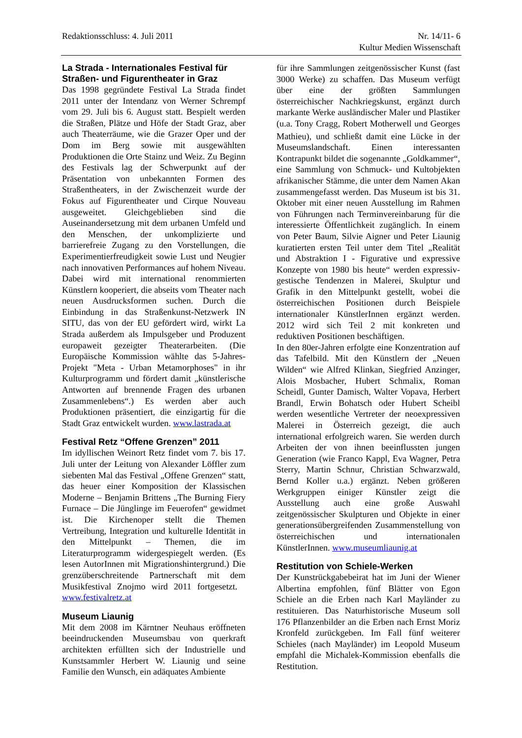Redaktionsschluss: 4. Juli 2011
Nr. 14/11- 6
Kultur Medien Wissenschaft
La Strada - Internationales Festival für Straßen- und Figurentheater in Graz
Das 1998 gegründete Festival La Strada findet 2011 unter der Intendanz von Werner Schrempf vom 29. Juli bis 6. August statt. Bespielt werden die Straßen, Plätze und Höfe der Stadt Graz, aber auch Theaterräume, wie die Grazer Oper und der Dom im Berg sowie mit ausgewählten Produktionen die Orte Stainz und Weiz. Zu Beginn des Festivals lag der Schwerpunkt auf der Präsentation von unbekannten Formen des Straßentheaters, in der Zwischenzeit wurde der Fokus auf Figurentheater und Cirque Nouveau ausgeweitet. Gleichgeblieben sind die Auseinandersetzung mit dem urbanen Umfeld und den Menschen, der unkomplizierte und barrierefreie Zugang zu den Vorstellungen, die Experimentierfreudigkeit sowie Lust und Neugier nach innovativen Performances auf hohem Niveau. Dabei wird mit international renommierten Künstlern kooperiert, die abseits vom Theater nach neuen Ausdrucksformen suchen. Durch die Einbindung in das Straßenkunst-Netzwerk IN SITU, das von der EU gefördert wird, wirkt La Strada außerdem als Impulsgeber und Produzent europaweit gezeigter Theaterarbeiten. (Die Europäische Kommission wählte das 5-Jahres-Projekt "Meta - Urban Metamorphoses" in ihr Kulturprogramm und fördert damit „künstlerische Antworten auf brennende Fragen des urbanen Zusammenlebens“.) Es werden aber auch Produktionen präsentiert, die einzigartig für die Stadt Graz entwickelt wurden. www.lastrada.at
Festival Retz “Offene Grenzen” 2011
Im idyllischen Weinort Retz findet vom 7. bis 17. Juli unter der Leitung von Alexander Löffler zum siebenten Mal das Festival „Offene Grenzen“ statt, das heuer einer Komposition der Klassischen Moderne – Benjamin Brittens „The Burning Fiery Furnace – Die Jünglinge im Feuerofen“ gewidmet ist. Die Kirchenoper stellt die Themen Vertreibung, Integration und kulturelle Identität in den Mittelpunkt – Themen, die im Literaturprogramm widergespiegelt werden. (Es lesen AutorInnen mit Migrationshintergrund.) Die grenzüberschreitende Partnerschaft mit dem Musikfestival Znojmo wird 2011 fortgesetzt. www.festivalretz.at
Museum Liaunig
Mit dem 2008 im Kärntner Neuhaus eröffneten beeindruckenden Museumsbau von querkraft architekten erfüllten sich der Industrielle und Kunstsammler Herbert W. Liaunig und seine Familie den Wunsch, ein adäquates Ambiente
für ihre Sammlungen zeitgenössischer Kunst (fast 3000 Werke) zu schaffen. Das Museum verfügt über eine der größten Sammlungen österreichischer Nachkriegskunst, ergänzt durch markante Werke ausländischer Maler und Plastiker (u.a. Tony Cragg, Robert Motherwell und Georges Mathieu), und schließt damit eine Lücke in der Museumslandschaft. Einen interessanten Kontrapunkt bildet die sogenannte „Goldkammer“, eine Sammlung von Schmuck- und Kultobjekten afrikanischer Stämme, die unter dem Namen Akan zusammengefasst werden. Das Museum ist bis 31. Oktober mit einer neuen Ausstellung im Rahmen von Führungen nach Terminvereinbarung für die interessierte Öffentlichkeit zugänglich. In einem von Peter Baum, Silvie Aigner und Peter Liaunig kuratierten ersten Teil unter dem Titel „Realität und Abstraktion I - Figurative und expressive Konzepte von 1980 bis heute“ werden expressiv-gestische Tendenzen in Malerei, Skulptur und Grafik in den Mittelpunkt gestellt, wobei die österreichischen Positionen durch Beispiele internationaler KünstlerInnen ergänzt werden. 2012 wird sich Teil 2 mit konkreten und reduktiven Positionen beschäftigen.
In den 80er-Jahren erfolgte eine Konzentration auf das Tafelbild. Mit den Künstlern der „Neuen Wilden“ wie Alfred Klinkan, Siegfried Anzinger, Alois Mosbacher, Hubert Schmalix, Roman Scheidl, Gunter Damisch, Walter Vopava, Herbert Brandl, Erwin Bohatsch oder Hubert Scheibl werden wesentliche Vertreter der neoexpressiven Malerei in Österreich gezeigt, die auch international erfolgreich waren. Sie werden durch Arbeiten der von ihnen beeinflussten jungen Generation (wie Franco Kappl, Eva Wagner, Petra Sterry, Martin Schnur, Christian Schwarzwald, Bernd Koller u.a.) ergänzt. Neben größeren Werkgruppen einiger Künstler zeigt die Ausstellung auch eine große Auswahl zeitgenössischer Skulpturen und Objekte in einer generationsübergreifenden Zusammenstellung von österreichischen und internationalen KünstlerInnen. www.museumliaunig.at
Restitution von Schiele-Werken
Der Kunstrückgabebeirat hat im Juni der Wiener Albertina empfohlen, fünf Blätter von Egon Schiele an die Erben nach Karl Mayländer zu restituieren. Das Naturhistorische Museum soll 176 Pflanzenbilder an die Erben nach Ernst Moriz Kronfeld zurückgeben. Im Fall fünf weiterer Schieles (nach Mayländer) im Leopold Museum empfahl die Michalek-Kommission ebenfalls die Restitution.